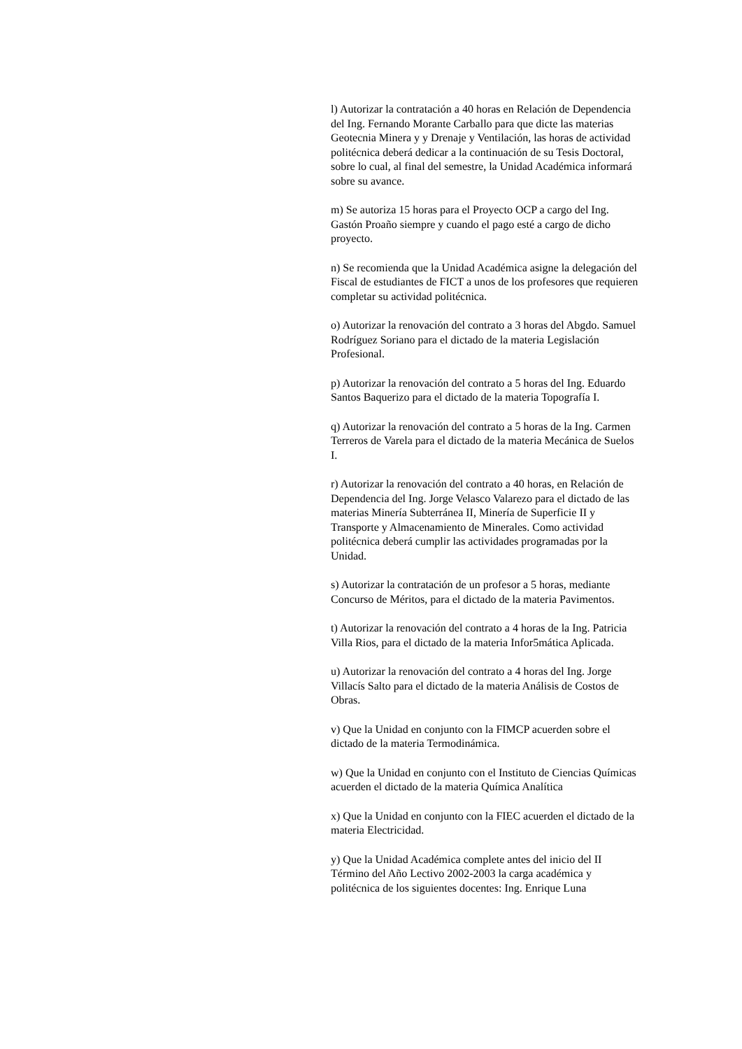l) Autorizar la contratación a 40 horas en Relación de Dependencia del Ing. Fernando Morante Carballo para que dicte las materias Geotecnia Minera y y Drenaje y Ventilación, las horas de actividad politécnica deberá dedicar a la continuación de su Tesis Doctoral, sobre lo cual, al final del semestre, la Unidad Académica informará sobre su avance.
m) Se autoriza 15 horas para el Proyecto OCP a cargo del Ing. Gastón Proaño siempre y cuando el pago esté a cargo de dicho proyecto.
n) Se recomienda que la Unidad Académica asigne la delegación del Fiscal de estudiantes de FICT a unos de los profesores que requieren completar su actividad politécnica.
o) Autorizar la renovación del contrato a 3 horas del Abgdo. Samuel Rodríguez Soriano para el dictado de la materia Legislación Profesional.
p) Autorizar la renovación del contrato a 5 horas del Ing. Eduardo Santos Baquerizo para el dictado de la materia Topografía I.
q) Autorizar la renovación del contrato a 5 horas de la Ing. Carmen Terreros de Varela para el dictado de la materia Mecánica de Suelos I.
r) Autorizar la renovación del contrato a 40 horas, en Relación de Dependencia del Ing. Jorge Velasco Valarezo para el dictado de las materias Minería Subterránea II, Minería de Superficie II y Transporte y Almacenamiento de Minerales. Como actividad politécnica deberá cumplir las actividades programadas por la Unidad.
s) Autorizar la contratación de un profesor a 5 horas, mediante Concurso de Méritos, para el dictado de la materia Pavimentos.
t) Autorizar la renovación del contrato a 4 horas de la Ing. Patricia Villa Rios, para el dictado de la materia Infor5mática Aplicada.
u) Autorizar la renovación del contrato a 4 horas del Ing. Jorge Villacís Salto para el dictado de la materia Análisis de Costos de Obras.
v) Que la Unidad en conjunto con la FIMCP acuerden sobre el dictado de la materia Termodinámica.
w) Que la Unidad en conjunto con el Instituto de Ciencias Químicas acuerden el dictado de la materia Química Analítica
x) Que la Unidad en conjunto con la FIEC acuerden el dictado de la materia Electricidad.
y) Que la Unidad Académica complete antes del inicio del II Término del Año Lectivo 2002-2003 la carga académica y politécnica de los siguientes docentes: Ing. Enrique Luna